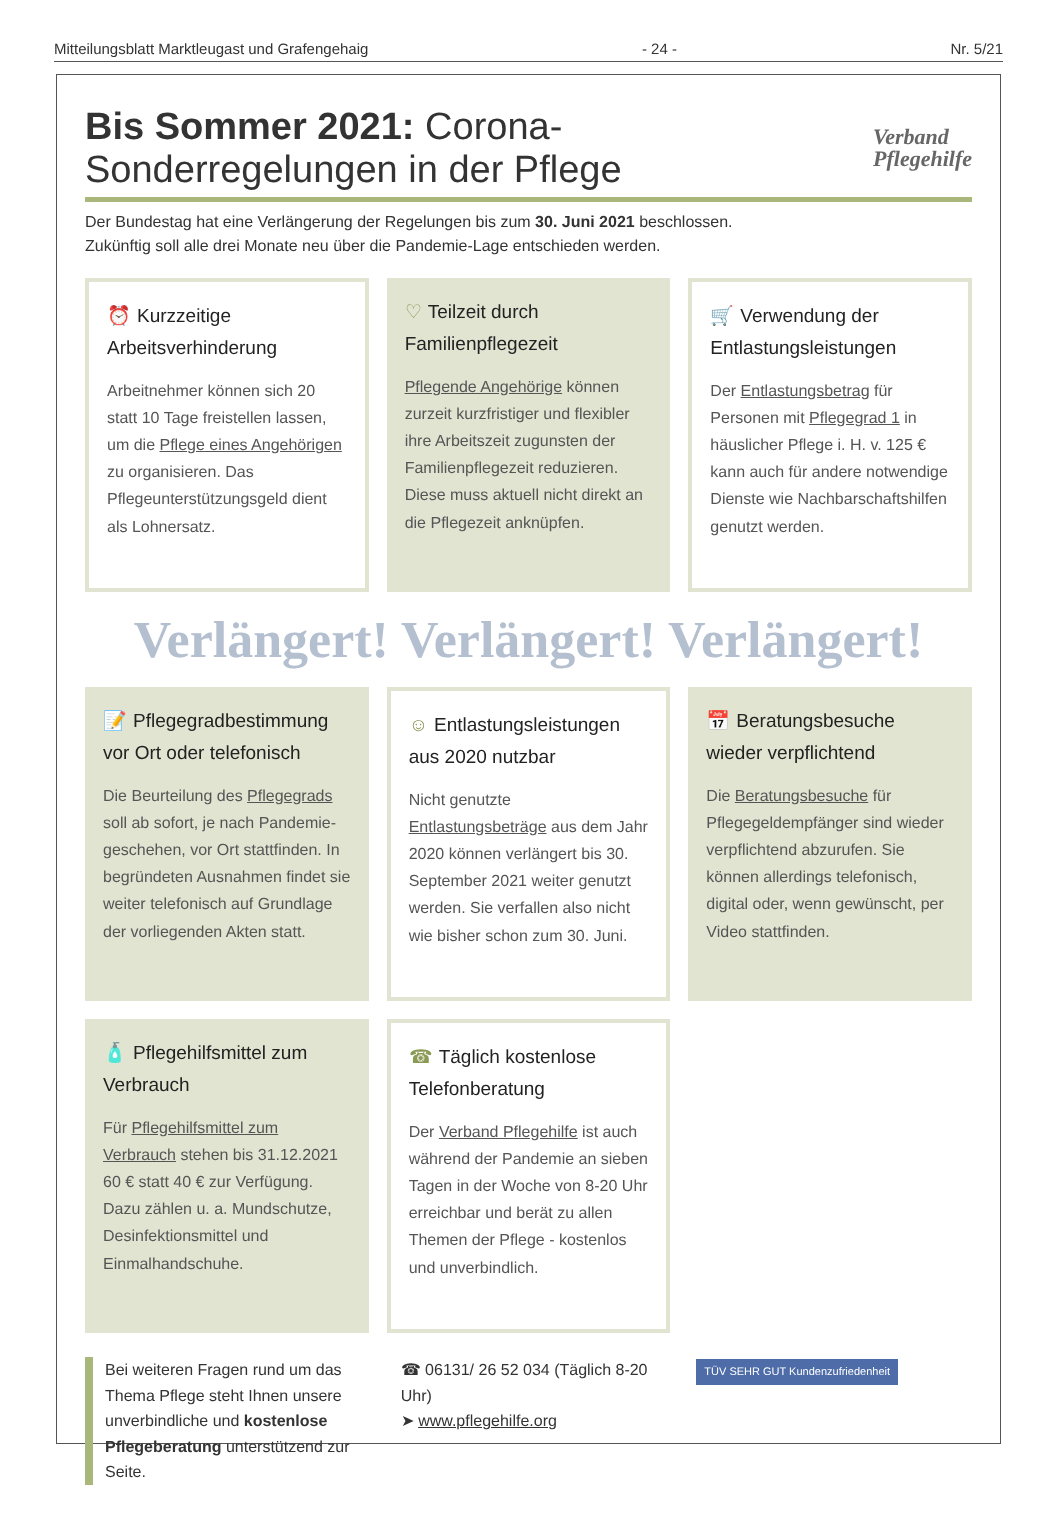Mitteilungsblatt Marktleugast und Grafengehaig - 24 - Nr. 5/21
Bis Sommer 2021: Corona-Sonderregelungen in der Pflege Verband
Pflegehilfe
Der Bundestag hat eine Verlängerung der Regelungen bis zum 30. Juni 2021 beschlossen.
Zukünftig soll alle drei Monate neu über die Pandemie-Lage entschieden werden.
⏰ Kurzzeitige Arbeitsverhinderung
Arbeitnehmer können sich 20 statt 10 Tage freistellen lassen, um die Pflege eines Angehörigen zu organisieren. Das Pflegeunterstützungsgeld dient als Lohnersatz.
♡ Teilzeit durch Familienpflegezeit
Pflegende Angehörige können zurzeit kurzfristiger und flexibler ihre Arbeitszeit zugunsten der Familienpflegezeit reduzieren. Diese muss aktuell nicht direkt an die Pflegezeit anknüpfen.
🛒 Verwendung der Entlastungsleistungen
Der Entlastungsbetrag für Personen mit Pflegegrad 1 in häuslicher Pflege i. H. v. 125 € kann auch für andere notwendige Dienste wie Nachbarschaftshilfen genutzt werden.
Verlängert! Verlängert! Verlängert!
📝 Pflegegradbestimmung vor Ort oder telefonisch
Die Beurteilung des Pflegegrads soll ab sofort, je nach Pandemie-geschehen, vor Ort stattfinden. In begründeten Ausnahmen findet sie weiter telefonisch auf Grundlage der vorliegenden Akten statt.
☺ Entlastungsleistungen aus 2020 nutzbar
Nicht genutzte Entlastungsbeträge aus dem Jahr 2020 können verlängert bis 30. September 2021 weiter genutzt werden. Sie verfallen also nicht wie bisher schon zum 30. Juni.
📅 Beratungsbesuche wieder verpflichtend
Die Beratungsbesuche für Pflegegeldempfänger sind wieder verpflichtend abzurufen. Sie können allerdings telefonisch, digital oder, wenn gewünscht, per Video stattfinden.
🧴 Pflegehilfsmittel zum Verbrauch
Für Pflegehilfsmittel zum Verbrauch stehen bis 31.12.2021 60 € statt 40 € zur Verfügung. Dazu zählen u. a. Mundschutze, Desinfektionsmittel und Einmalhandschuhe.
☎ Täglich kostenlose Telefonberatung
Der Verband Pflegehilfe ist auch während der Pandemie an sieben Tagen in der Woche von 8-20 Uhr erreichbar und berät zu allen Themen der Pflege - kostenlos und unverbindlich.
Bei weiteren Fragen rund um das Thema Pflege steht Ihnen unsere unverbindliche und kostenlose Pflegeberatung unterstützend zur Seite.
☎ 06131/ 26 52 034 (Täglich 8-20 Uhr)
➤ www.pflegehilfe.org
TÜV SEHR GUT Kundenzufriedenheit